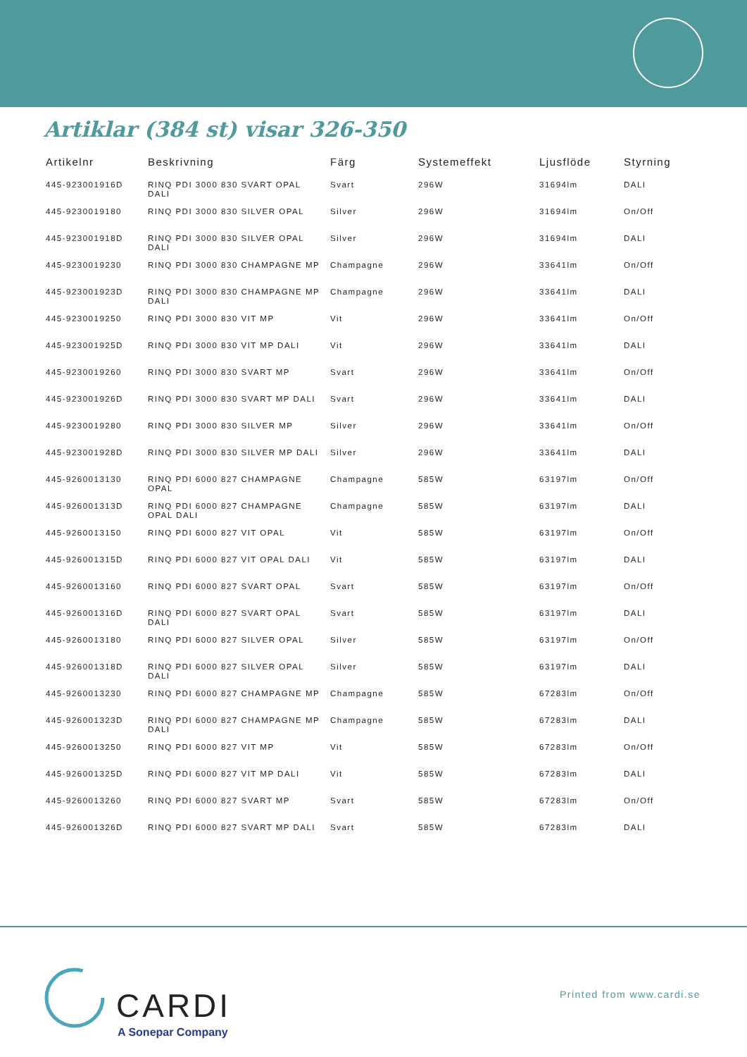Artiklar (384 st) visar 326-350
| Artikelnr | Beskrivning | Färg | Systemeffekt | Ljusflöde | Styrning |
| --- | --- | --- | --- | --- | --- |
| 445-923001916D | RINQ PDI 3000 830 SVART OPAL DALI | Svart | 296W | 31694lm | DALI |
| 445-9230019180 | RINQ PDI 3000 830 SILVER OPAL | Silver | 296W | 31694lm | On/Off |
| 445-923001918D | RINQ PDI 3000 830 SILVER OPAL DALI | Silver | 296W | 31694lm | DALI |
| 445-9230019230 | RINQ PDI 3000 830 CHAMPAGNE MP | Champagne | 296W | 33641lm | On/Off |
| 445-923001923D | RINQ PDI 3000 830 CHAMPAGNE MP DALI | Champagne | 296W | 33641lm | DALI |
| 445-9230019250 | RINQ PDI 3000 830 VIT MP | Vit | 296W | 33641lm | On/Off |
| 445-923001925D | RINQ PDI 3000 830 VIT MP DALI | Vit | 296W | 33641lm | DALI |
| 445-9230019260 | RINQ PDI 3000 830 SVART MP | Svart | 296W | 33641lm | On/Off |
| 445-923001926D | RINQ PDI 3000 830 SVART MP DALI | Svart | 296W | 33641lm | DALI |
| 445-9230019280 | RINQ PDI 3000 830 SILVER MP | Silver | 296W | 33641lm | On/Off |
| 445-923001928D | RINQ PDI 3000 830 SILVER MP DALI | Silver | 296W | 33641lm | DALI |
| 445-9260013130 | RINQ PDI 6000 827 CHAMPAGNE OPAL | Champagne | 585W | 63197lm | On/Off |
| 445-926001313D | RINQ PDI 6000 827 CHAMPAGNE OPAL DALI | Champagne | 585W | 63197lm | DALI |
| 445-9260013150 | RINQ PDI 6000 827 VIT OPAL | Vit | 585W | 63197lm | On/Off |
| 445-926001315D | RINQ PDI 6000 827 VIT OPAL DALI | Vit | 585W | 63197lm | DALI |
| 445-9260013160 | RINQ PDI 6000 827 SVART OPAL | Svart | 585W | 63197lm | On/Off |
| 445-926001316D | RINQ PDI 6000 827 SVART OPAL DALI | Svart | 585W | 63197lm | DALI |
| 445-9260013180 | RINQ PDI 6000 827 SILVER OPAL | Silver | 585W | 63197lm | On/Off |
| 445-926001318D | RINQ PDI 6000 827 SILVER OPAL DALI | Silver | 585W | 63197lm | DALI |
| 445-9260013230 | RINQ PDI 6000 827 CHAMPAGNE MP | Champagne | 585W | 67283lm | On/Off |
| 445-926001323D | RINQ PDI 6000 827 CHAMPAGNE MP DALI | Champagne | 585W | 67283lm | DALI |
| 445-9260013250 | RINQ PDI 6000 827 VIT MP | Vit | 585W | 67283lm | On/Off |
| 445-926001325D | RINQ PDI 6000 827 VIT MP DALI | Vit | 585W | 67283lm | DALI |
| 445-9260013260 | RINQ PDI 6000 827 SVART MP | Svart | 585W | 67283lm | On/Off |
| 445-926001326D | RINQ PDI 6000 827 SVART MP DALI | Svart | 585W | 67283lm | DALI |
CARDI
A Sonepar Company
Printed from www.cardi.se